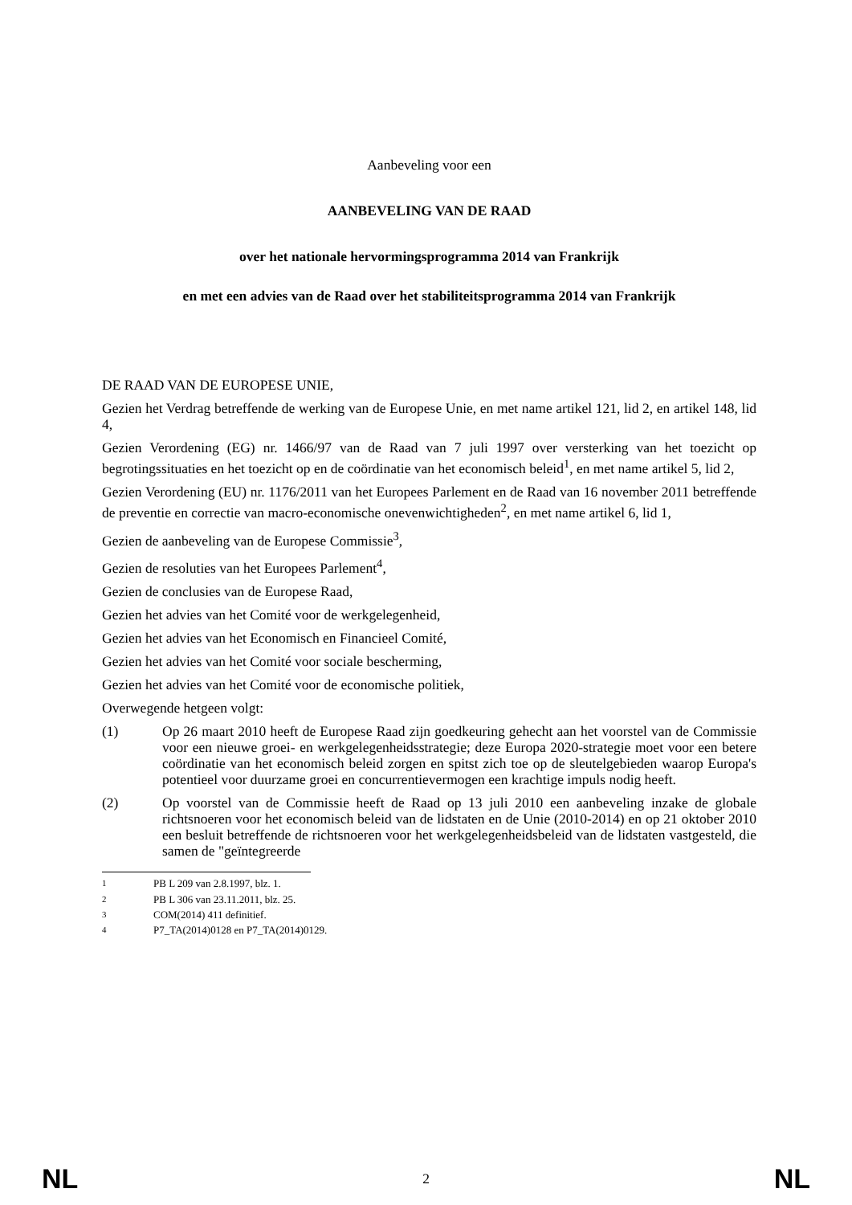Aanbeveling voor een
AANBEVELING VAN DE RAAD
over het nationale hervormingsprogramma 2014 van Frankrijk
en met een advies van de Raad over het stabiliteitsprogramma 2014 van Frankrijk
DE RAAD VAN DE EUROPESE UNIE,
Gezien het Verdrag betreffende de werking van de Europese Unie, en met name artikel 121, lid 2, en artikel 148, lid 4,
Gezien Verordening (EG) nr. 1466/97 van de Raad van 7 juli 1997 over versterking van het toezicht op begrotingssituaties en het toezicht op en de coördinatie van het economisch beleid<sup>1</sup>, en met name artikel 5, lid 2,
Gezien Verordening (EU) nr. 1176/2011 van het Europees Parlement en de Raad van 16 november 2011 betreffende de preventie en correctie van macro-economische onevenwichtigheden<sup>2</sup>, en met name artikel 6, lid 1,
Gezien de aanbeveling van de Europese Commissie<sup>3</sup>,
Gezien de resoluties van het Europees Parlement<sup>4</sup>,
Gezien de conclusies van de Europese Raad,
Gezien het advies van het Comité voor de werkgelegenheid,
Gezien het advies van het Economisch en Financieel Comité,
Gezien het advies van het Comité voor sociale bescherming,
Gezien het advies van het Comité voor de economische politiek,
Overwegende hetgeen volgt:
(1)
Op 26 maart 2010 heeft de Europese Raad zijn goedkeuring gehecht aan het voorstel van de Commissie voor een nieuwe groei- en werkgelegenheidsstrategie; deze Europa 2020-strategie moet voor een betere coördinatie van het economisch beleid zorgen en spitst zich toe op de sleutelgebieden waarop Europa's potentieel voor duurzame groei en concurrentievermogen een krachtige impuls nodig heeft.
(2)
Op voorstel van de Commissie heeft de Raad op 13 juli 2010 een aanbeveling inzake de globale richtsnoeren voor het economisch beleid van de lidstaten en de Unie (2010-2014) en op 21 oktober 2010 een besluit betreffende de richtsnoeren voor het werkgelegenheidsbeleid van de lidstaten vastgesteld, die samen de "geïntegreerde
<sup>1</sup> PB L 209 van 2.8.1997, blz. 1.
<sup>2</sup> PB L 306 van 23.11.2011, blz. 25.
<sup>3</sup> COM(2014) 411 definitief.
<sup>4</sup> P7_TA(2014)0128 en P7_TA(2014)0129.
NL 2 NL